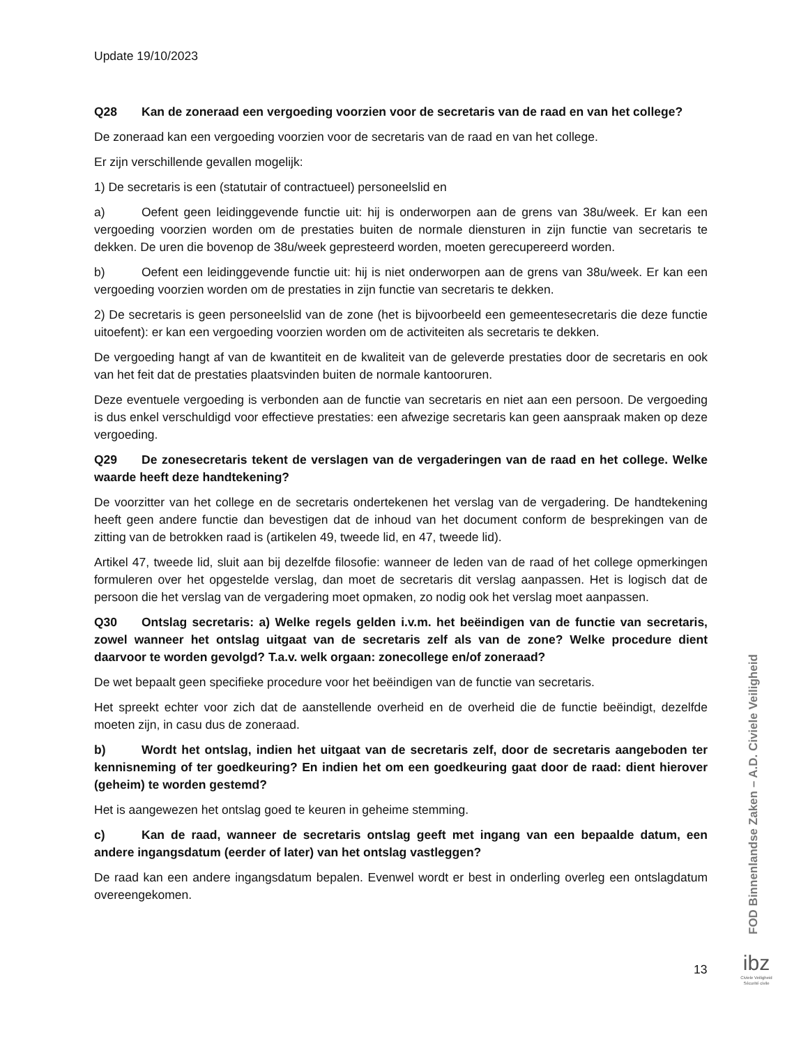Update 19/10/2023
Q28 Kan de zoneraad een vergoeding voorzien voor de secretaris van de raad en van het college?
De zoneraad kan een vergoeding voorzien voor de secretaris van de raad en van het college.
Er zijn verschillende gevallen mogelijk:
1) De secretaris is een (statutair of contractueel) personeelslid en
a) Oefent geen leidinggevende functie uit: hij is onderworpen aan de grens van 38u/week. Er kan een vergoeding voorzien worden om de prestaties buiten de normale diensturen in zijn functie van secretaris te dekken. De uren die bovenop de 38u/week gepresteerd worden, moeten gerecupereerd worden.
b) Oefent een leidinggevende functie uit: hij is niet onderworpen aan de grens van 38u/week. Er kan een vergoeding voorzien worden om de prestaties in zijn functie van secretaris te dekken.
2) De secretaris is geen personeelslid van de zone (het is bijvoorbeeld een gemeentesecretaris die deze functie uitoefent): er kan een vergoeding voorzien worden om de activiteiten als secretaris te dekken.
De vergoeding hangt af van de kwantiteit en de kwaliteit van de geleverde prestaties door de secretaris en ook van het feit dat de prestaties plaatsvinden buiten de normale kantooruren.
Deze eventuele vergoeding is verbonden aan de functie van secretaris en niet aan een persoon. De vergoeding is dus enkel verschuldigd voor effectieve prestaties: een afwezige secretaris kan geen aanspraak maken op deze vergoeding.
Q29 De zonesecretaris tekent de verslagen van de vergaderingen van de raad en het college. Welke waarde heeft deze handtekening?
De voorzitter van het college en de secretaris ondertekenen het verslag van de vergadering. De handtekening heeft geen andere functie dan bevestigen dat de inhoud van het document conform de besprekingen van de zitting van de betrokken raad is (artikelen 49, tweede lid, en 47, tweede lid).
Artikel 47, tweede lid, sluit aan bij dezelfde filosofie: wanneer de leden van de raad of het college opmerkingen formuleren over het opgestelde verslag, dan moet de secretaris dit verslag aanpassen. Het is logisch dat de persoon die het verslag van de vergadering moet opmaken, zo nodig ook het verslag moet aanpassen.
Q30 Ontslag secretaris: a) Welke regels gelden i.v.m. het beëindigen van de functie van secretaris, zowel wanneer het ontslag uitgaat van de secretaris zelf als van de zone? Welke procedure dient daarvoor te worden gevolgd? T.a.v. welk orgaan: zonecollege en/of zoneraad?
De wet bepaalt geen specifieke procedure voor het beëindigen van de functie van secretaris.
Het spreekt echter voor zich dat de aanstellende overheid en de overheid die de functie beëindigt, dezelfde moeten zijn, in casu dus de zoneraad.
b) Wordt het ontslag, indien het uitgaat van de secretaris zelf, door de secretaris aangeboden ter kennisneming of ter goedkeuring? En indien het om een goedkeuring gaat door de raad: dient hierover (geheim) te worden gestemd?
Het is aangewezen het ontslag goed te keuren in geheime stemming.
c) Kan de raad, wanneer de secretaris ontslag geeft met ingang van een bepaalde datum, een andere ingangsdatum (eerder of later) van het ontslag vastleggen?
De raad kan een andere ingangsdatum bepalen. Evenwel wordt er best in onderling overleg een ontslagdatum overeengekomen.
FOD Binnenlandse Zaken – A.D. Civiele Veiligheid
13
ibz
Civiele Veiligheid
Sécurité civile